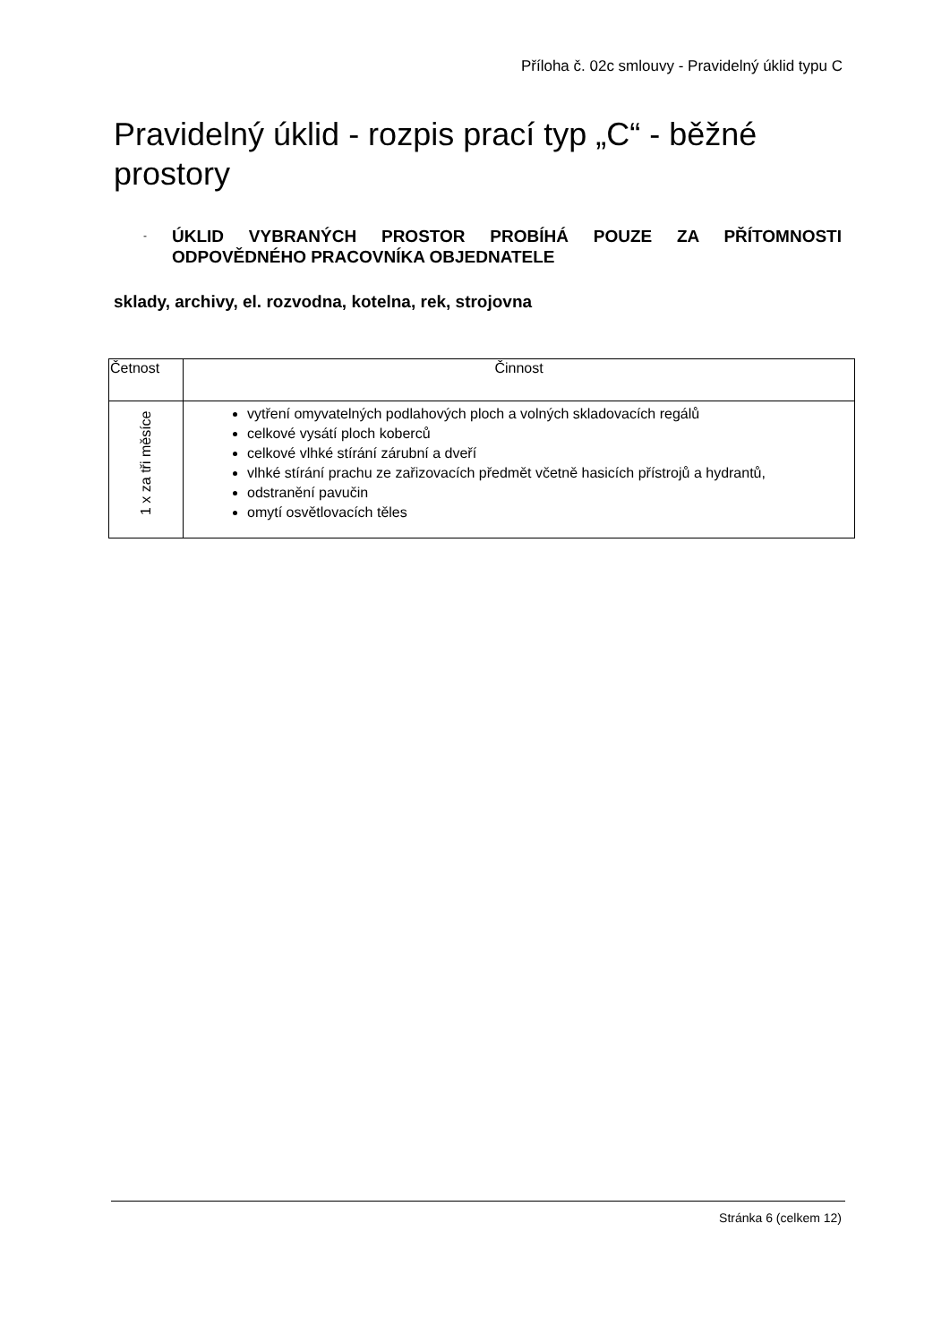Příloha č. 02c smlouvy - Pravidelný úklid typu C
Pravidelný úklid - rozpis prací typ „C“ - běžné prostory
-
ÚKLID VYBRANÝCH PROSTOR PROBÍHÁ POUZE ZA PŘÍTOMNOSTI ODPOVĚDNÉHO PRACOVNÍKA OBJEDNATELE
sklady, archivy, el. rozvodna, kotelna, rek, strojovna
| Četnost | Činnost |
| --- | --- |
| 1 x za tři měsíce | vytření omyvatelných podlahových ploch a volných skladovacích regálů celkové vysátí ploch koberců celkové vlhké stírání zárubní a dveří vlhké stírání prachu ze zařizovacích předmět včetně hasicích přístrojů a hydrantů, odstranění pavučin omytí osvětlovacích těles |
Stránka 6 (celkem 12)